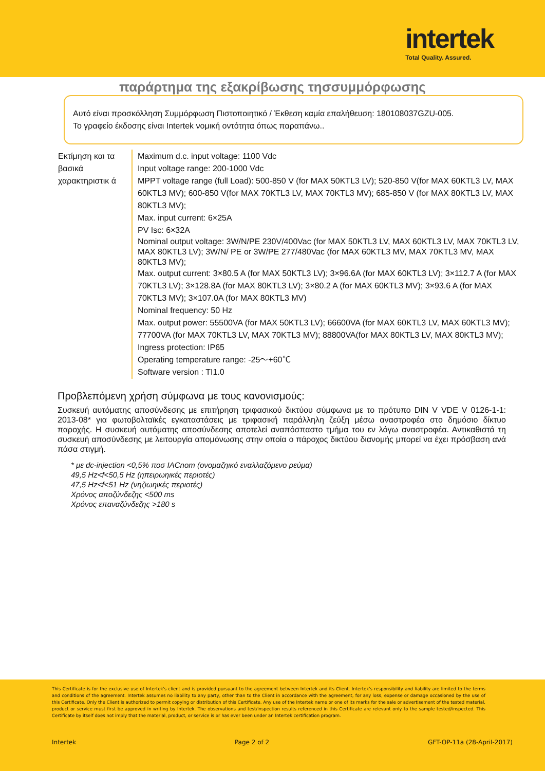intertek
Total Quality. Assured.
παράρτημα της εξακρίβωσης τησσυμμόρφωσης
Αυτό είναι προσκόλληση Συμμόρφωση Πιστοποιητικό / Έκθεση καμία επαλήθευση: 180108037GZU-005.
Το γραφείο έκδοσης είναι Intertek νομική οντότητα όπως παραπάνω..
| Εκτίμηση και τα βασικά χαρακτηριστικ ά | Maximum d.c. input voltage: 1100 Vdc Input voltage range: 200-1000 Vdc MPPT voltage range (full Load): 500-850 V (for MAX 50KTL3 LV); 520-850 V(for MAX 60KTL3 LV, MAX 60KTL3 MV); 600-850 V(for MAX 70KTL3 LV, MAX 70KTL3 MV); 685-850 V (for MAX 80KTL3 LV, MAX 80KTL3 MV); Max. input current: 6×25A PV Isc: 6×32A Nominal output voltage: 3W/N/PE 230V/400Vac (for MAX 50KTL3 LV, MAX 60KTL3 LV, MAX 70KTL3 LV, MAX 80KTL3 LV); 3W/N/ PE or 3W/PE 277/480Vac (for MAX 60KTL3 MV, MAX 70KTL3 MV, MAX 80KTL3 MV); Max. output current: 3×80.5 A (for MAX 50KTL3 LV); 3×96.6A (for MAX 60KTL3 LV); 3×112.7 A (for MAX 70KTL3 LV); 3×128.8A (for MAX 80KTL3 LV); 3×80.2 A (for MAX 60KTL3 MV); 3×93.6 A (for MAX 70KTL3 MV); 3×107.0A (for MAX 80KTL3 MV) Nominal frequency: 50 Hz Max. output power: 55500VA (for MAX 50KTL3 LV); 66600VA (for MAX 60KTL3 LV, MAX 60KTL3 MV); 77700VA (for MAX 70KTL3 LV, MAX 70KTL3 MV); 88800VA(for MAX 80KTL3 LV, MAX 80KTL3 MV); Ingress protection: IP65 Operating temperature range: -25～+60℃ Software version : TI1.0 |
Προβλεπόμενη χρήση σύμφωνα με τους κανονισμούς:
Συσκευή αυτόματης αποσύνδεσης με επιτήρηση τριφασικού δικτύου σύμφωνα με το πρότυπο DIN V VDE V 0126-1-1: 2013-08* για φωτοβολταϊκές εγκαταστάσεις με τριφασική παράλληλη ζεύξη μέσω αναστροφέα στο δημόσιο δίκτυο παροχής. Η συσκευή αυτόματης αποσύνδεσης αποτελεί αναπόσπαστο τμήμα του εν λόγω αναστροφέα. Αντικαθιστά τη συσκευή αποσύνδεσης με λειτουργία απομόνωσης στην οποία ο πάροχος δικτύου διανομής μπορεί να έχει πρόσβαση ανά πάσα στιγμή.
* με dc-injection <0,5% ποσ IACnom (ονομαζηικό εναλλαζόμενο ρεύμα)
49,5 Hz<f<50,5 Hz (ηπειρωηικές περιοτές)
47,5 Hz<f<51 Hz (νηζιωηικές περιοτές)
Χρόνος αποζύνδεζης <500 ms
Χρόνος επαναζύνδεζης >180 s
This Certificate is for the exclusive use of Intertek's client and is provided pursuant to the agreement between Intertek and its Client. Intertek's responsibility and liability are limited to the terms and conditions of the agreement. Intertek assumes no liability to any party, other than to the Client in accordance with the agreement, for any loss, expense or damage occasioned by the use of this Certificate. Only the Client is authorized to permit copying or distribution of this Certificate. Any use of the Intertek name or one of its marks for the sale or advertisement of the tested material, product or service must first be approved in writing by Intertek. The observations and test/inspection results referenced in this Certificate are relevant only to the sample tested/inspected. This Certificate by itself does not imply that the material, product, or service is or has ever been under an Intertek certification program.
Intertek Page 2 of 2 GFT-OP-11a (28-April-2017)